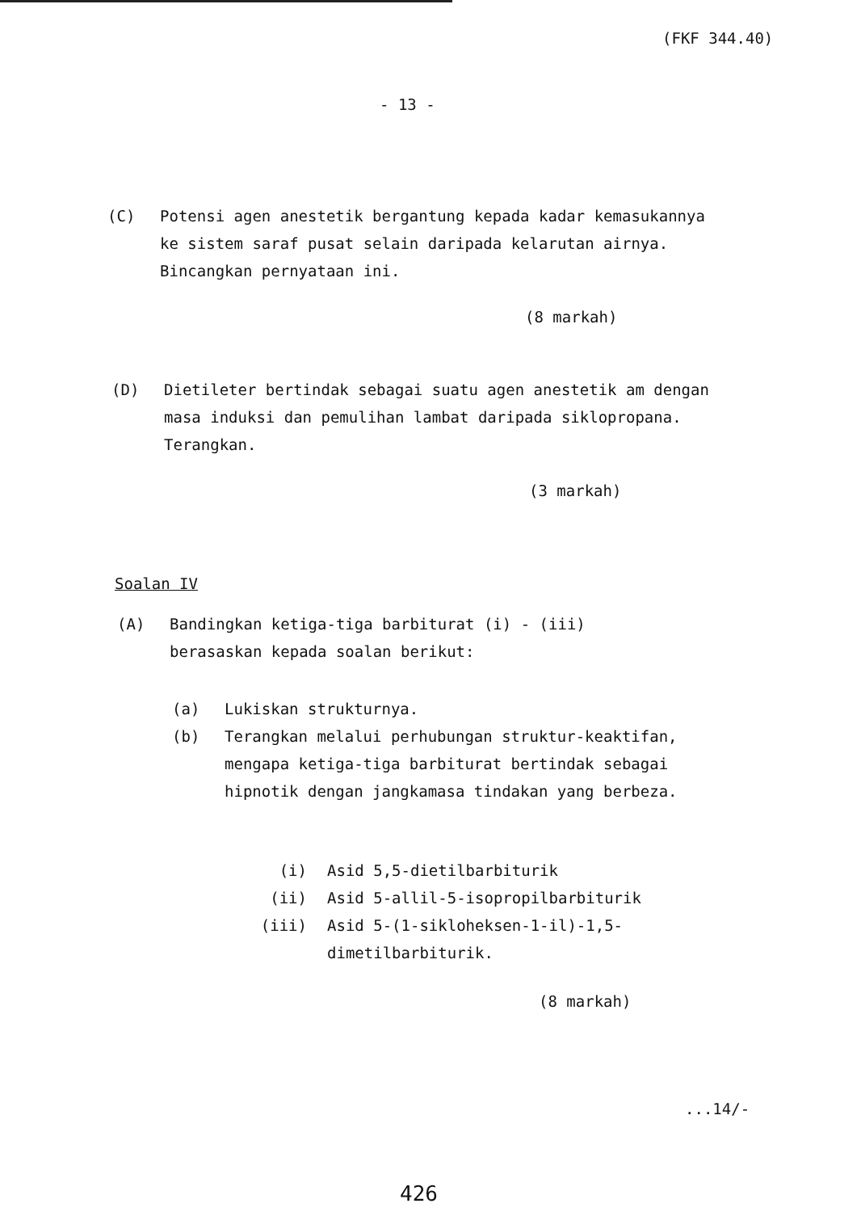(FKF 344.40)
- 13 -
(C) Potensi agen anestetik bergantung kepada kadar kemasukannya ke sistem saraf pusat selain daripada kelarutan airnya. Bincangkan pernyataan ini.
(8 markah)
(D) Dietileter bertindak sebagai suatu agen anestetik am dengan masa induksi dan pemulihan lambat daripada siklopropana. Terangkan.
(3 markah)
Soalan IV
(A) Bandingkan ketiga-tiga barbiturat (i) - (iii) berasaskan kepada soalan berikut:
(a) Lukiskan strukturnya.
(b) Terangkan melalui perhubungan struktur-keaktifan, mengapa ketiga-tiga barbiturat bertindak sebagai hipnotik dengan jangkamasa tindakan yang berbeza.
(i) Asid 5,5-dietilbarbiturik
(ii) Asid 5-allil-5-isopropilbarbiturik
(iii) Asid 5-(1-sikloheksen-1-il)-1,5-dimetilbarbiturik.
(8 markah)
...14/-
426